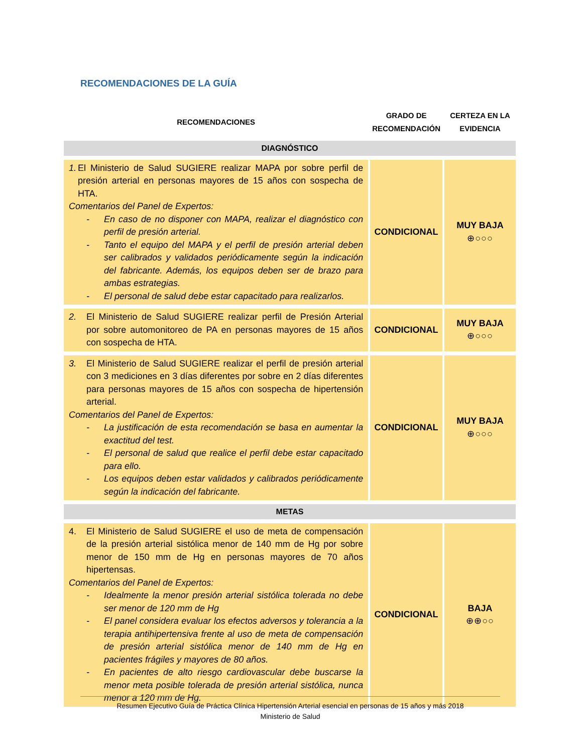RECOMENDACIONES DE LA GUÍA
| RECOMENDACIONES | GRADO DE RECOMENDACIÓN | CERTEZA EN LA EVIDENCIA |
| --- | --- | --- |
| DIAGNÓSTICO | | |
| 1. El Ministerio de Salud SUGIERE realizar MAPA por sobre perfil de presión arterial en personas mayores de 15 años con sospecha de HTA. Comentarios del Panel de Expertos: - En caso de no disponer con MAPA, realizar el diagnóstico con perfil de presión arterial. - Tanto el equipo del MAPA y el perfil de presión arterial deben ser calibrados y validados periódicamente según la indicación del fabricante. Además, los equipos deben ser de brazo para ambas estrategias. - El personal de salud debe estar capacitado para realizarlos. | CONDICIONAL | MUY BAJA ⊕○○○ |
| 2. El Ministerio de Salud SUGIERE realizar perfil de Presión Arterial por sobre automonitoreo de PA en personas mayores de 15 años con sospecha de HTA. | CONDICIONAL | MUY BAJA ⊕○○○ |
| 3. El Ministerio de Salud SUGIERE realizar el perfil de presión arterial con 3 mediciones en 3 días diferentes por sobre en 2 días diferentes para personas mayores de 15 años con sospecha de hipertensión arterial. Comentarios del Panel de Expertos: - La justificación de esta recomendación se basa en aumentar la exactitud del test. - El personal de salud que realice el perfil debe estar capacitado para ello. - Los equipos deben estar validados y calibrados periódicamente según la indicación del fabricante. | CONDICIONAL | MUY BAJA ⊕○○○ |
| METAS | | |
| 4. El Ministerio de Salud SUGIERE el uso de meta de compensación de la presión arterial sistólica menor de 140 mm de Hg por sobre menor de 150 mm de Hg en personas mayores de 70 años hipertensas. Comentarios del Panel de Expertos: - Idealmente la menor presión arterial sistólica tolerada no debe ser menor de 120 mm de Hg - El panel considera evaluar los efectos adversos y tolerancia a la terapia antihipertensiva frente al uso de meta de compensación de presión arterial sistólica menor de 140 mm de Hg en pacientes frágiles y mayores de 80 años. - En pacientes de alto riesgo cardiovascular debe buscarse la menor meta posible tolerada de presión arterial sistólica, nunca menor a 120 mm de Hg. | CONDICIONAL | BAJA ⊕⊕○○ |
Resumen Ejecutivo Guía de Práctica Clínica Hipertensión Arterial esencial en personas de 15 años y más 2018
Ministerio de Salud